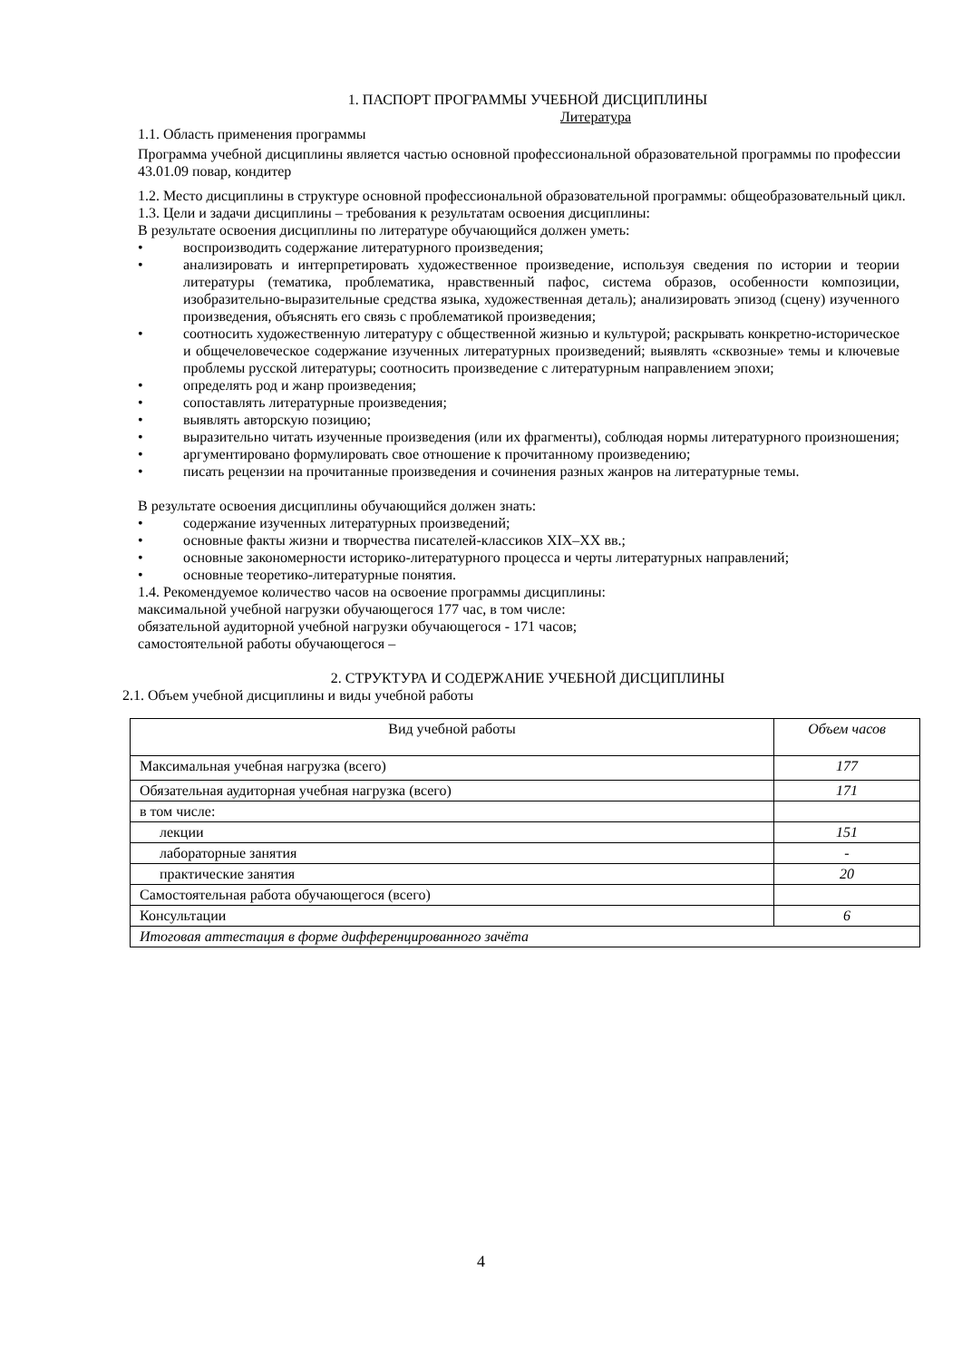1. ПАСПОРТ ПРОГРАММЫ УЧЕБНОЙ ДИСЦИПЛИНЫ
Литература
1.1. Область применения программы
Программа учебной дисциплины является частью основной профессиональной образовательной программы по профессии 43.01.09 повар, кондитер
1.2. Место дисциплины в структуре основной профессиональной образовательной программы: общеобразовательный цикл.
1.3. Цели и задачи дисциплины – требования к результатам освоения дисциплины:
В результате освоения дисциплины по литературе обучающийся должен уметь:
• воспроизводить содержание литературного произведения;
• анализировать и интерпретировать художественное произведение, используя сведения по истории и теории литературы (тематика, проблематика, нравственный пафос, система образов, особенности композиции, изобразительно-выразительные средства языка, художественная деталь); анализировать эпизод (сцену) изученного произведения, объяснять его связь с проблематикой произведения;
• соотносить художественную литературу с общественной жизнью и культурой; раскрывать конкретно-историческое и общечеловеческое содержание изученных литературных произведений; выявлять «сквозные» темы и ключевые проблемы русской литературы; соотносить произведение с литературным направлением эпохи;
• определять род и жанр произведения;
• сопоставлять литературные произведения;
• выявлять авторскую позицию;
• выразительно читать изученные произведения (или их фрагменты), соблюдая нормы литературного произношения;
• аргументировано формулировать свое отношение к прочитанному произведению;
• писать рецензии на прочитанные произведения и сочинения разных жанров на литературные темы.
В результате освоения дисциплины обучающийся должен знать:
• содержание изученных литературных произведений;
• основные факты жизни и творчества писателей-классиков XIX–XX вв.;
• основные закономерности историко-литературного процесса и черты литературных направлений;
• основные теоретико-литературные понятия.
1.4. Рекомендуемое количество часов на освоение программы дисциплины:
максимальной учебной нагрузки обучающегося 177 час, в том числе:
обязательной аудиторной учебной нагрузки обучающегося - 171 часов;
самостоятельной работы обучающегося –
2. СТРУКТУРА И СОДЕРЖАНИЕ УЧЕБНОЙ ДИСЦИПЛИНЫ
2.1. Объем учебной дисциплины и виды учебной работы
| Вид учебной работы | Объем часов |
| Максимальная учебная нагрузка (всего) | 177 |
| Обязательная аудиторная учебная нагрузка (всего) | 171 |
| в том числе: | |
| лекции | 151 |
| лабораторные занятия | - |
| практические занятия | 20 |
| Самостоятельная работа обучающегося (всего) | |
| Консультации | 6 |
| Итоговая аттестация в форме дифференцированного зачёта | |
4